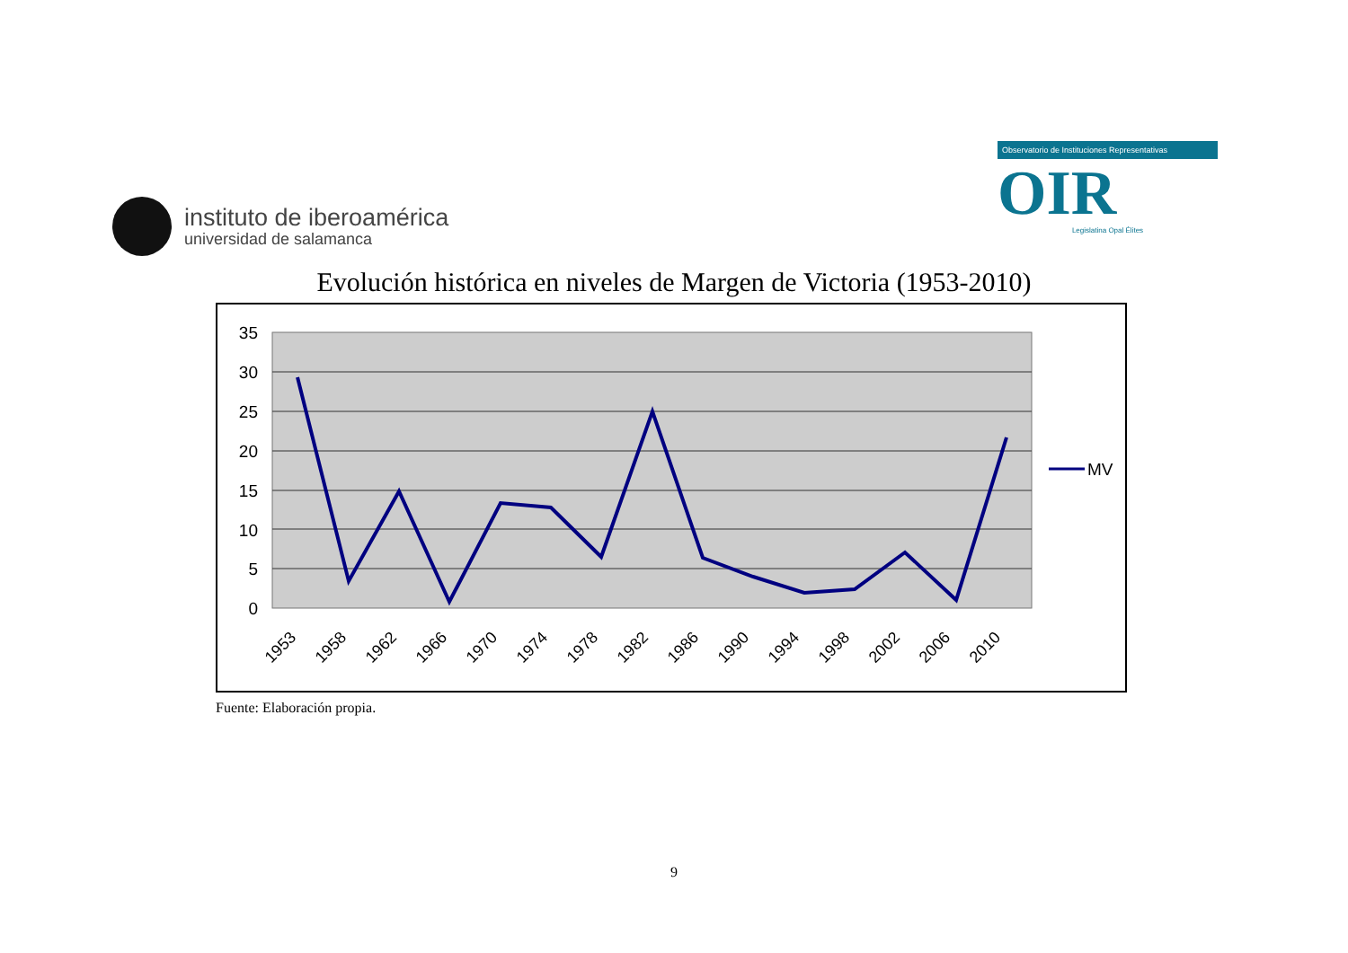instituto de iberoamérica
universidad de salamanca
Observatorio de Instituciones Representativas
OIR
Legislatina Opal Élites
Evolución histórica en niveles de Margen de Victoria (1953-2010)
35
30
25
20
15
10
5
0
1953
1958
1962
1966
1970
1974
1978
1982
1986
1990
1994
1998
2002
2006
2010
MV
Fuente: Elaboración propia.
9